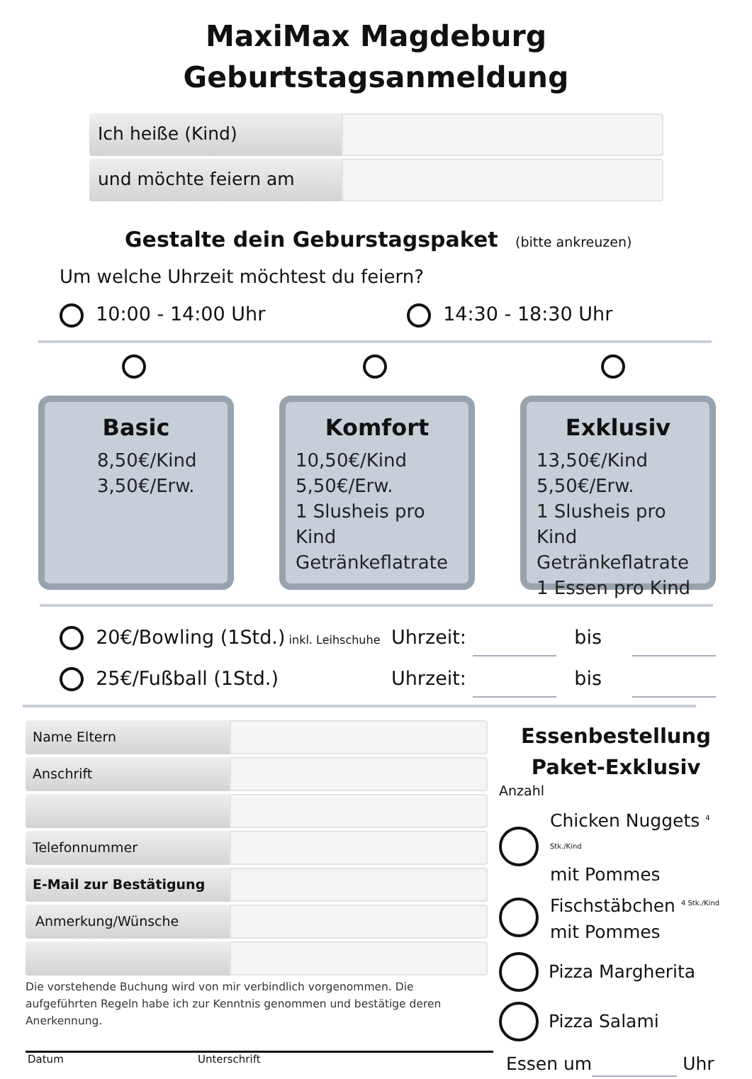MaxiMax Magdeburg
Geburtstagsanmeldung
Ich heiße (Kind)
und möchte feiern am
Gestalte dein Geburstagspaket (bitte ankreuzen)
Um welche Uhrzeit möchtest du feiern?
10:00 - 14:00 Uhr 14:30 - 18:30 Uhr
Basic
8,50€/Kind
3,50€/Erw.
Komfort
10,50€/Kind
5,50€/Erw.
1 Slusheis pro Kind
Getränkeflatrate
Exklusiv
13,50€/Kind
5,50€/Erw.
1 Slusheis pro Kind
Getränkeflatrate
1 Essen pro Kind
20€/Bowling (1Std.) inkl. Leihschuhe
Uhrzeit: bis
25€/Fußball (1Std.) Uhrzeit: bis
Name Eltern
Anschrift
Telefonnummer
E-Mail zur Bestätigung
Anmerkung/Wünsche
Die vorstehende Buchung wird von mir verbindlich vorgenommen. Die aufgeführten Regeln habe ich zur Kenntnis genommen und bestätige deren Anerkennung.
Datum Unterschrift
Essenbestellung
Paket-Exklusiv
Anzahl
Chicken Nuggets <sup>4 Stk./Kind</sup>
mit Pommes
Fischstäbchen <sup>4 Stk./Kind</sup>
mit Pommes
Pizza Margherita
Pizza Salami
Essen um Uhr